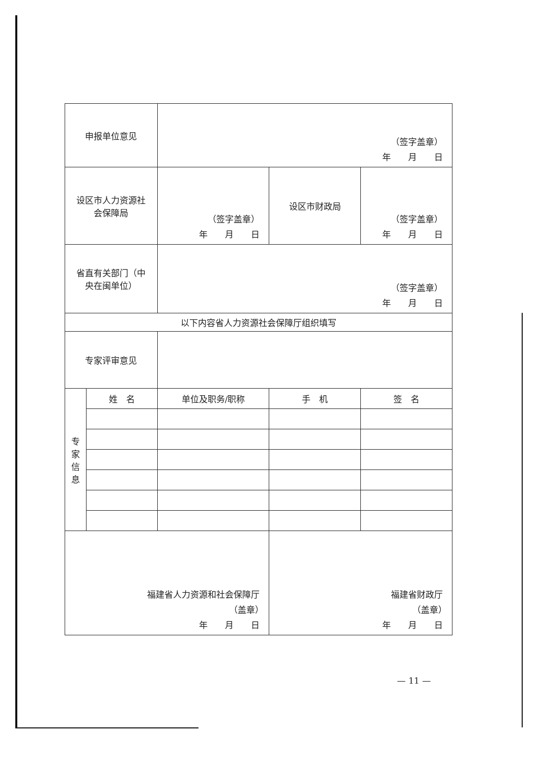| 申报单位意见 | | （签字盖章） 年 月 日 | | |
| 设区市人力资源社 会保障局 | | （签字盖章） 年 月 日 | 设区市财政局 | （签字盖章） 年 月 日 |
| 省直有关部门（中 央在闽单位） | | （签字盖章） 年 月 日 | | |
| 以下内容省人力资源社会保障厅组织填写 | | | | |
| 专家评审意见 | | | | |
| 专 家 信 息 | 姓 名 | 单位及职务/职称 | 手 机 | 签 名 |
| 福建省人力资源和社会保障厅 （盖章） 年 月 日 | | | 福建省财政厅 （盖章） 年 月 日 | |
— 11 —